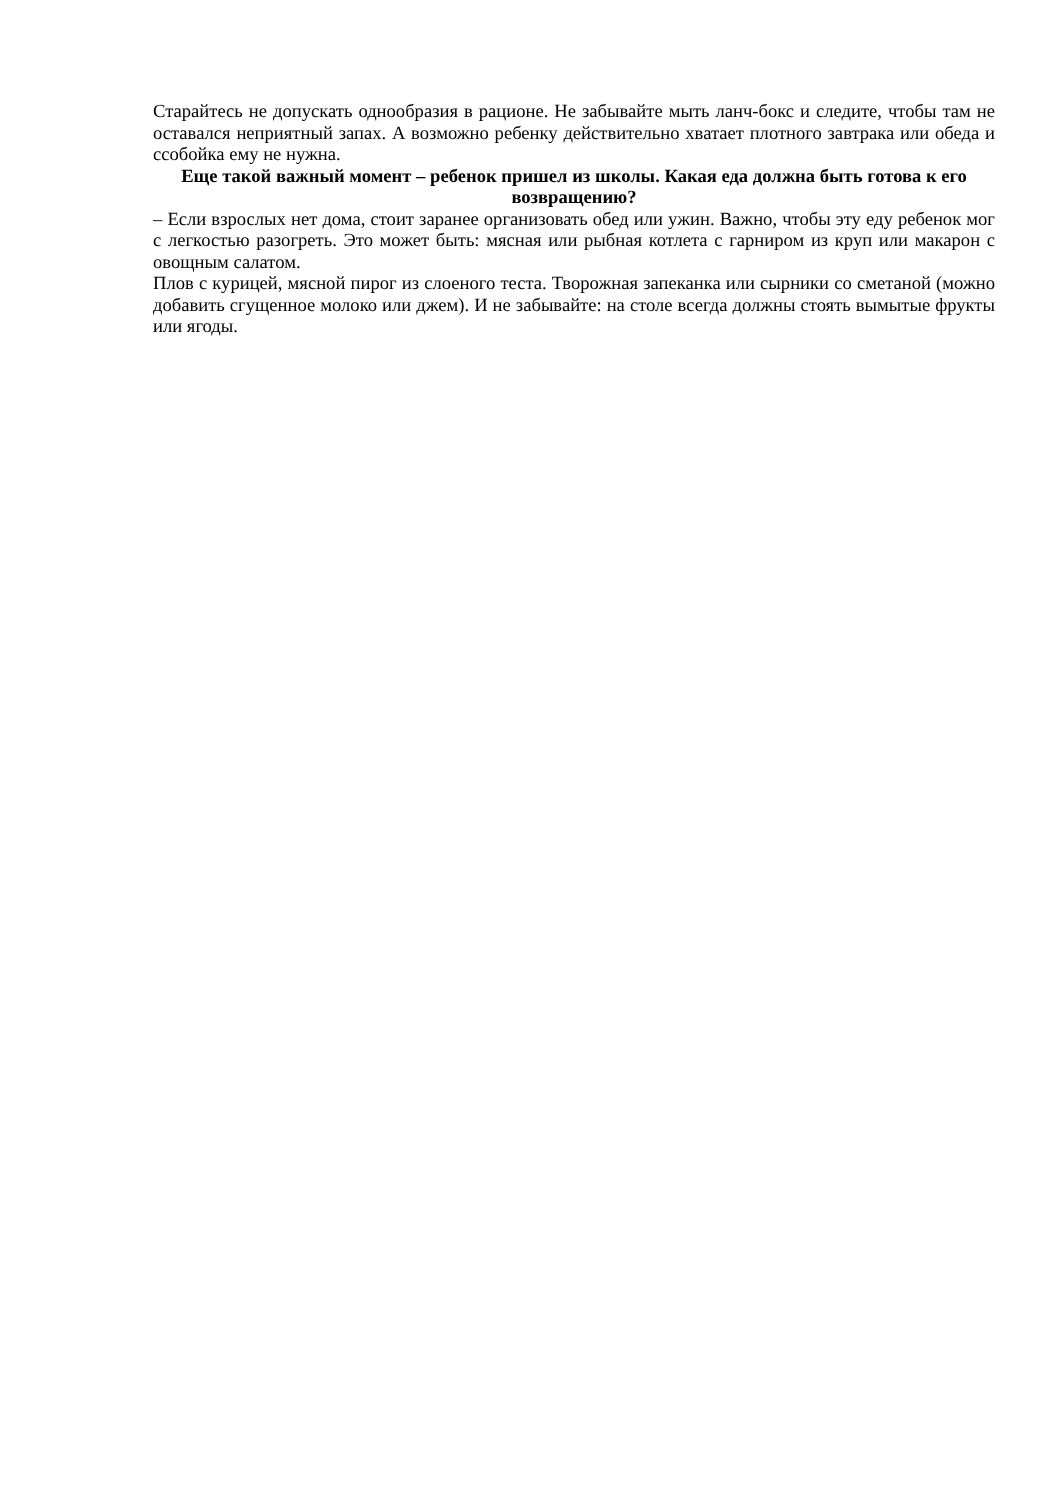Старайтесь не допускать однообразия в рационе. Не забывайте мыть ланч-бокс и следите, чтобы там не оставался неприятный запах. А возможно ребенку действительно хватает плотного завтрака или обеда и ссобойка ему не нужна.
Еще такой важный момент – ребенок пришел из школы. Какая еда должна быть готова к его возвращению?
– Если взрослых нет дома, стоит заранее организовать обед или ужин. Важно, чтобы эту еду ребенок мог с легкостью разогреть. Это может быть: мясная или рыбная котлета с гарниром из круп или макарон с овощным салатом.
Плов с курицей, мясной пирог из слоеного теста. Творожная запеканка или сырники со сметаной (можно добавить сгущенное молоко или джем). И не забывайте: на столе всегда должны стоять вымытые фрукты или ягоды.